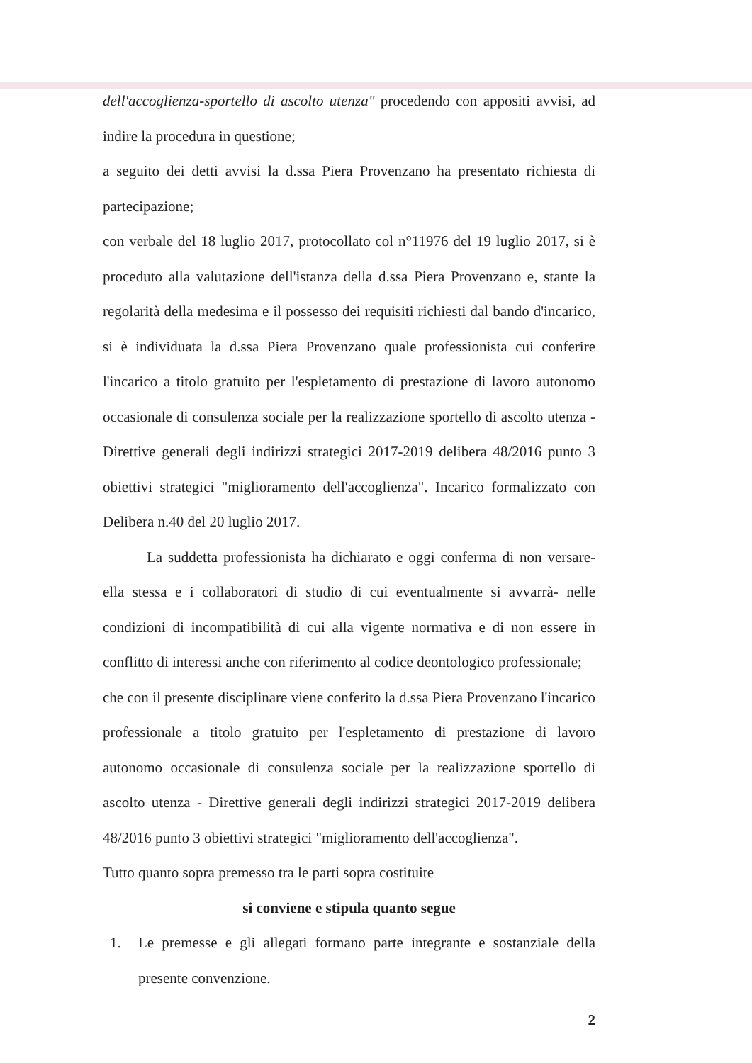dell'accoglienza-sportello di ascolto utenza" procedendo con appositi avvisi, ad indire la procedura in questione;
a seguito dei detti avvisi la d.ssa Piera Provenzano ha presentato richiesta di partecipazione;
con verbale del 18 luglio 2017, protocollato col n°11976 del 19 luglio 2017, si è proceduto alla valutazione dell'istanza della d.ssa Piera Provenzano e, stante la regolarità della medesima e il possesso dei requisiti richiesti dal bando d'incarico, si è individuata la d.ssa Piera Provenzano quale professionista cui conferire l'incarico a titolo gratuito per l'espletamento di prestazione di lavoro autonomo occasionale di consulenza sociale per la realizzazione sportello di ascolto utenza - Direttive generali degli indirizzi strategici 2017-2019 delibera 48/2016 punto 3 obiettivi strategici "miglioramento dell'accoglienza". Incarico formalizzato con Delibera n.40 del 20 luglio 2017.
La suddetta professionista ha dichiarato e oggi conferma di non versare-ella stessa e i collaboratori di studio di cui eventualmente si avvarrà- nelle condizioni di incompatibilità di cui alla vigente normativa e di non essere in conflitto di interessi anche con riferimento al codice deontologico professionale;
che con il presente disciplinare viene conferito la d.ssa Piera Provenzano l'incarico professionale a titolo gratuito per l'espletamento di prestazione di lavoro autonomo occasionale di consulenza sociale per la realizzazione sportello di ascolto utenza - Direttive generali degli indirizzi strategici 2017-2019 delibera 48/2016 punto 3 obiettivi strategici "miglioramento dell'accoglienza".
Tutto quanto sopra premesso tra le parti sopra costituite
si conviene e stipula quanto segue
1. Le premesse e gli allegati formano parte integrante e sostanziale della presente convenzione.
2